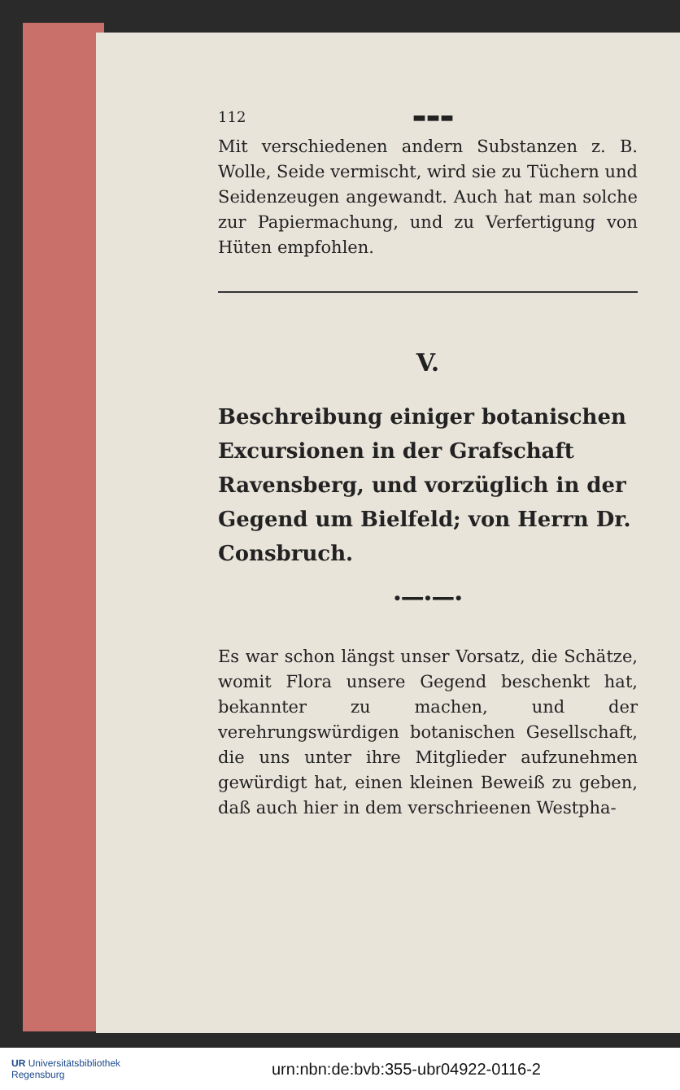112 ▬▬▬
Mit verschiedenen andern Substanzen z. B. Wolle, Seide vermischt, wird sie zu Tüchern und Seidenzeugen angewandt. Auch hat man solche zur Papiermachung, und zu Verfertigung von Hüten empfohlen.
V.
Beschreibung einiger botanischen Excursionen in der Grafschaft Ravensberg, und vorzüglich in der Gegend um Bielfeld; von Herrn Dr. Consbruch.
•━━•━━•
Es war schon längst unser Vorsatz, die Schätze, womit Flora unsere Gegend beschenkt hat, bekannter zu machen, und der verehrungswürdigen botanischen Gesellschaft, die uns unter ihre Mitglieder aufzunehmen gewürdigt hat, einen kleinen Beweiß zu geben, daß auch hier in dem verschrieenen Westpha-
UR Universitätsbibliothek
Regensburg
urn:nbn:de:bvb:355-ubr04922-0116-2